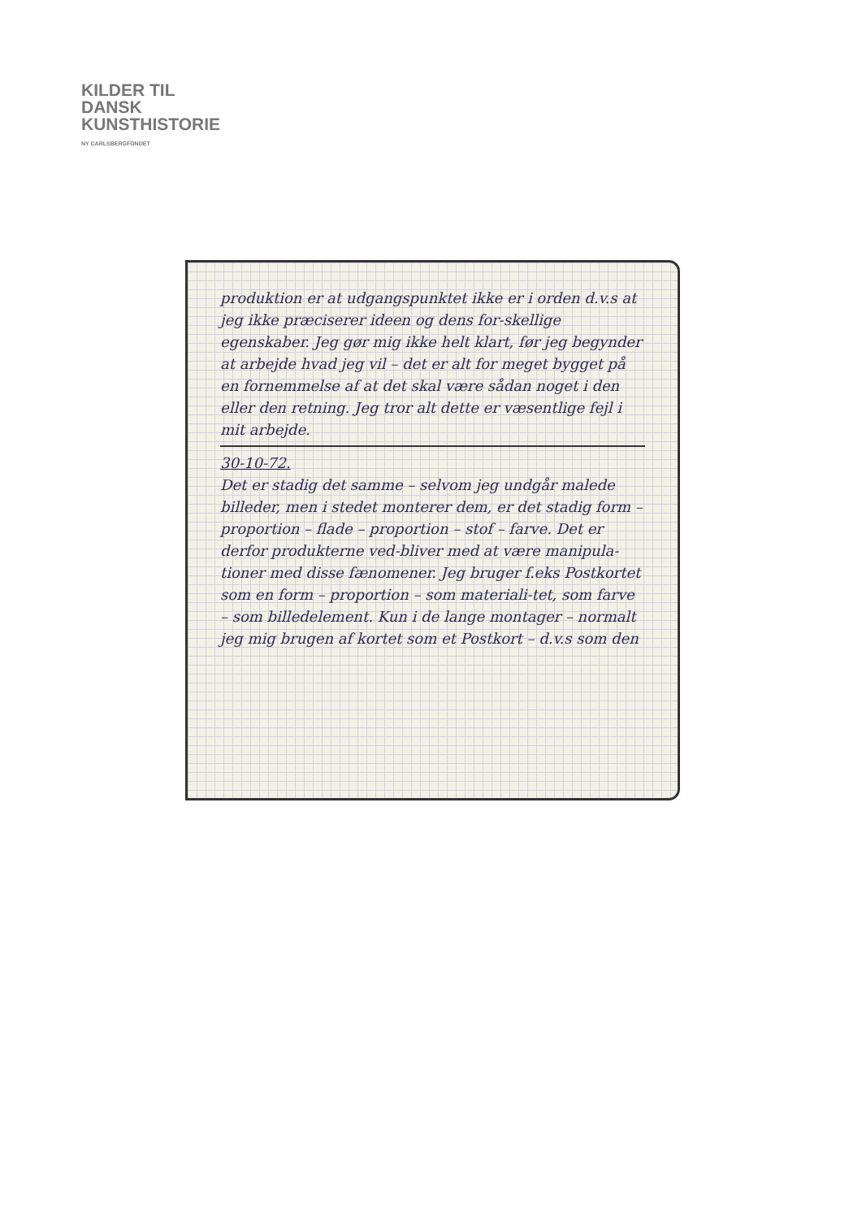KILDER TIL
DANSK
KUNSTHISTORIE
NY CARLSBERGFONDET
produktion er at udgangspunktet ikke er i orden d.v.s at jeg ikke præciserer ideen og dens for-skellige egenskaber. Jeg gør mig ikke helt klart, før jeg begynder at arbejde hvad jeg vil – det er alt for meget bygget på en fornemmelse af at det skal være sådan noget i den eller den retning. Jeg tror alt dette er væsentlige fejl i mit arbejde.
30-10-72.
Det er stadig det samme – selvom jeg undgår malede billeder, men i stedet monterer dem, er det stadig form – proportion – flade – proportion – stof – farve. Det er derfor produkterne ved-bliver med at være manipula-tioner med disse fænomener. Jeg bruger f.eks Postkortet som en form – proportion – som materiali-tet, som farve – som billedelement. Kun i de lange montager – normalt jeg mig brugen af kortet som et Postkort – d.v.s som den